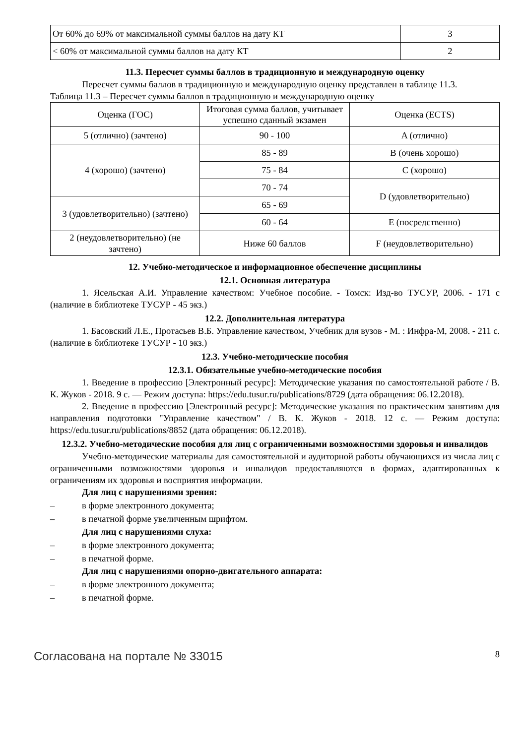| От 60% до 69% от максимальной суммы баллов на дату КТ | 3 |
| < 60% от максимальной суммы баллов на дату КТ | 2 |
11.3. Пересчет суммы баллов в традиционную и международную оценку
Пересчет суммы баллов в традиционную и международную оценку представлен в таблице 11.3.
Таблица 11.3 – Пересчет суммы баллов в традиционную и международную оценку
| Оценка (ГОС) | Итоговая сумма баллов, учитывает успешно сданный экзамен | Оценка (ECTS) |
| 5 (отлично) (зачтено) | 90 - 100 | A (отлично) |
| 4 (хорошо) (зачтено) | 85 - 89 | B (очень хорошо) |
| | 75 - 84 | C (хорошо) |
| | 70 - 74 | D (удовлетворительно) |
| 3 (удовлетворительно) (зачтено) | 65 - 69 | |
| | 60 - 64 | E (посредственно) |
| 2 (неудовлетворительно) (не зачтено) | Ниже 60 баллов | F (неудовлетворительно) |
12. Учебно-методическое и информационное обеспечение дисциплины
12.1. Основная литература
1. Ясельская А.И. Управление качеством: Учебное пособие. - Томск: Изд-во ТУСУР, 2006. - 171 с (наличие в библиотеке ТУСУР - 45 экз.)
12.2. Дополнительная литература
1. Басовский Л.Е., Протасьев В.Б. Управление качеством, Учебник для вузов - М. : Инфра-М, 2008. - 211 с. (наличие в библиотеке ТУСУР - 10 экз.)
12.3. Учебно-методические пособия
12.3.1. Обязательные учебно-методические пособия
1. Введение в профессию [Электронный ресурс]: Методические указания по самостоятельной работе / В. К. Жуков - 2018. 9 с. — Режим доступа: https://edu.tusur.ru/publications/8729 (дата обращения: 06.12.2018).
2. Введение в профессию [Электронный ресурс]: Методические указания по практическим занятиям для направления подготовки "Управление качеством" / В. К. Жуков - 2018. 12 с. — Режим доступа: https://edu.tusur.ru/publications/8852 (дата обращения: 06.12.2018).
12.3.2. Учебно-методические пособия для лиц с ограниченными возможностями здоровья и инвалидов
Учебно-методические материалы для самостоятельной и аудиторной работы обучающихся из числа лиц с ограниченными возможностями здоровья и инвалидов предоставляются в формах, адаптированных к ограничениям их здоровья и восприятия информации.
Для лиц с нарушениями зрения:
– в форме электронного документа;
– в печатной форме увеличенным шрифтом.
Для лиц с нарушениями слуха:
– в форме электронного документа;
– в печатной форме.
Для лиц с нарушениями опорно-двигательного аппарата:
– в форме электронного документа;
– в печатной форме.
Согласована на портале № 33015 8